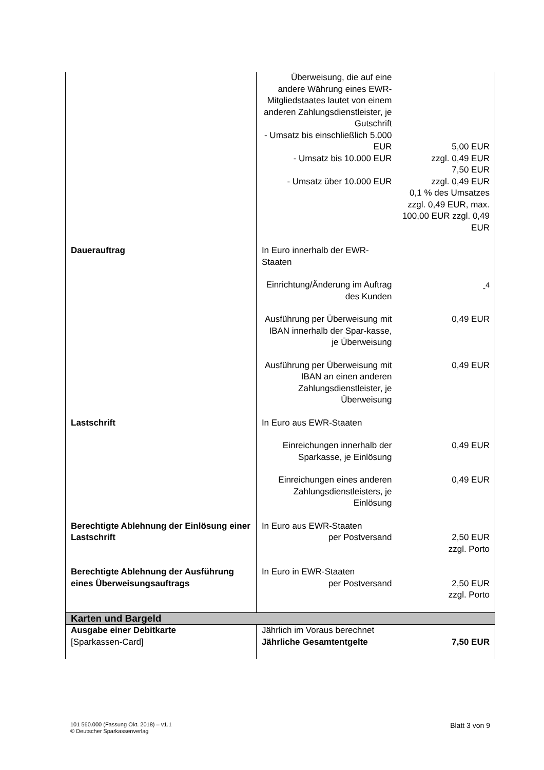| | Überweisung, die auf eine andere Währung eines EWR-Mitgliedstaates lautet von einem anderen Zahlungsdienstleister, je Gutschrift - Umsatz bis einschließlich 5.000 EUR - Umsatz bis 10.000 EUR - Umsatz über 10.000 EUR | 5,00 EUR zzgl. 0,49 EUR 7,50 EUR zzgl. 0,49 EUR 0,1 % des Umsatzes zzgl. 0,49 EUR, max. 100,00 EUR zzgl. 0,49 EUR |
| Dauerauftrag | In Euro innerhalb der EWR-Staaten | |
| | Einrichtung/Änderung im Auftrag des Kunden | -<sup>4</sup> |
| | Ausführung per Überweisung mit IBAN innerhalb der Spar-kasse, je Überweisung | 0,49 EUR |
| | Ausführung per Überweisung mit IBAN an einen anderen Zahlungsdienstleister, je Überweisung | 0,49 EUR |
| Lastschrift | In Euro aus EWR-Staaten | |
| | Einreichungen innerhalb der Sparkasse, je Einlösung | 0,49 EUR |
| | Einreichungen eines anderen Zahlungsdienstleisters, je Einlösung | 0,49 EUR |
| Berechtigte Ablehnung der Einlösung einer Lastschrift | In Euro aus EWR-Staaten per Postversand | 2,50 EUR zzgl. Porto |
| Berechtigte Ablehnung der Ausführung eines Überweisungsauftrags | In Euro in EWR-Staaten per Postversand | 2,50 EUR zzgl. Porto |
| Karten und Bargeld | | |
| Ausgabe einer Debitkarte [Sparkassen-Card] | Jährlich im Voraus berechnet Jährliche Gesamtentgelte | 7,50 EUR |
101 560.000 (Fassung Okt. 2018) – v1.1
© Deutscher Sparkassenverlag
Blatt 3 von 9